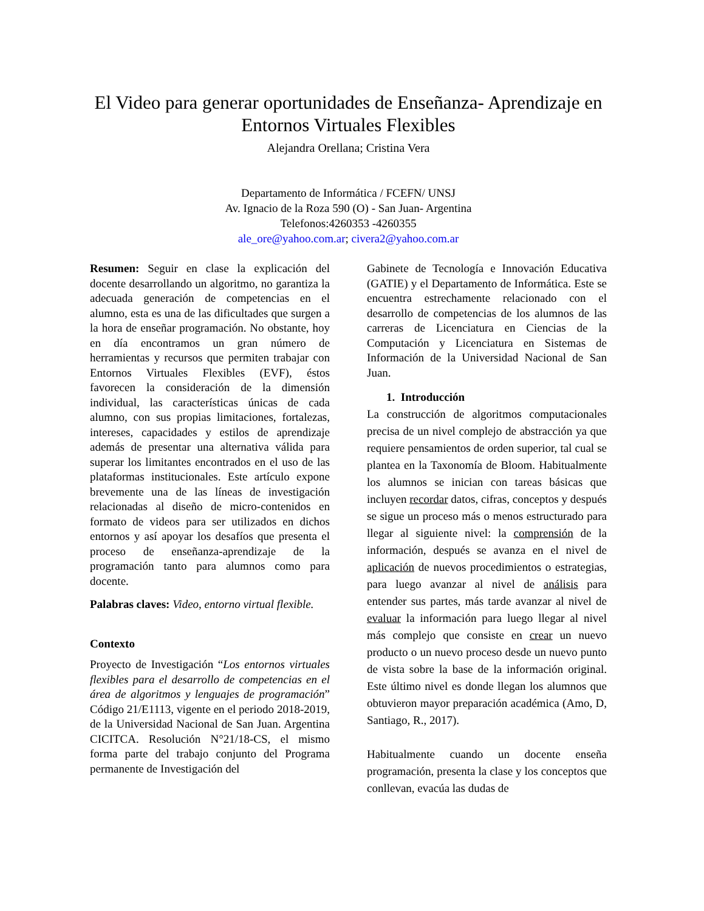El Video para generar oportunidades de Enseñanza- Aprendizaje en Entornos Virtuales Flexibles
Alejandra Orellana; Cristina Vera
Departamento de Informática / FCEFN/ UNSJ
Av. Ignacio de la Roza 590 (O) - San Juan- Argentina
Telefonos:4260353 -4260355
ale_ore@yahoo.com.ar; civera2@yahoo.com.ar
Resumen: Seguir en clase la explicación del docente desarrollando un algoritmo, no garantiza la adecuada generación de competencias en el alumno, esta es una de las dificultades que surgen a la hora de enseñar programación. No obstante, hoy en día encontramos un gran número de herramientas y recursos que permiten trabajar con Entornos Virtuales Flexibles (EVF), éstos favorecen la consideración de la dimensión individual, las características únicas de cada alumno, con sus propias limitaciones, fortalezas, intereses, capacidades y estilos de aprendizaje además de presentar una alternativa válida para superar los limitantes encontrados en el uso de las plataformas institucionales. Este artículo expone brevemente una de las líneas de investigación relacionadas al diseño de micro-contenidos en formato de videos para ser utilizados en dichos entornos y así apoyar los desafíos que presenta el proceso de enseñanza-aprendizaje de la programación tanto para alumnos como para docente.
Palabras claves: Video, entorno virtual flexible.
Contexto
Proyecto de Investigación “Los entornos virtuales flexibles para el desarrollo de competencias en el área de algoritmos y lenguajes de programación” Código 21/E1113, vigente en el periodo 2018-2019, de la Universidad Nacional de San Juan. Argentina CICITCA. Resolución N°21/18-CS, el mismo forma parte del trabajo conjunto del Programa permanente de Investigación del
Gabinete de Tecnología e Innovación Educativa (GATIE) y el Departamento de Informática. Este se encuentra estrechamente relacionado con el desarrollo de competencias de los alumnos de las carreras de Licenciatura en Ciencias de la Computación y Licenciatura en Sistemas de Información de la Universidad Nacional de San Juan.
1. Introducción
La construcción de algoritmos computacionales precisa de un nivel complejo de abstracción ya que requiere pensamientos de orden superior, tal cual se plantea en la Taxonomía de Bloom. Habitualmente los alumnos se inician con tareas básicas que incluyen recordar datos, cifras, conceptos y después se sigue un proceso más o menos estructurado para llegar al siguiente nivel: la comprensión de la información, después se avanza en el nivel de aplicación de nuevos procedimientos o estrategias, para luego avanzar al nivel de análisis para entender sus partes, más tarde avanzar al nivel de evaluar la información para luego llegar al nivel más complejo que consiste en crear un nuevo producto o un nuevo proceso desde un nuevo punto de vista sobre la base de la información original. Este último nivel es donde llegan los alumnos que obtuvieron mayor preparación académica (Amo, D, Santiago, R., 2017).
Habitualmente cuando un docente enseña programación, presenta la clase y los conceptos que conllevan, evacúa las dudas de